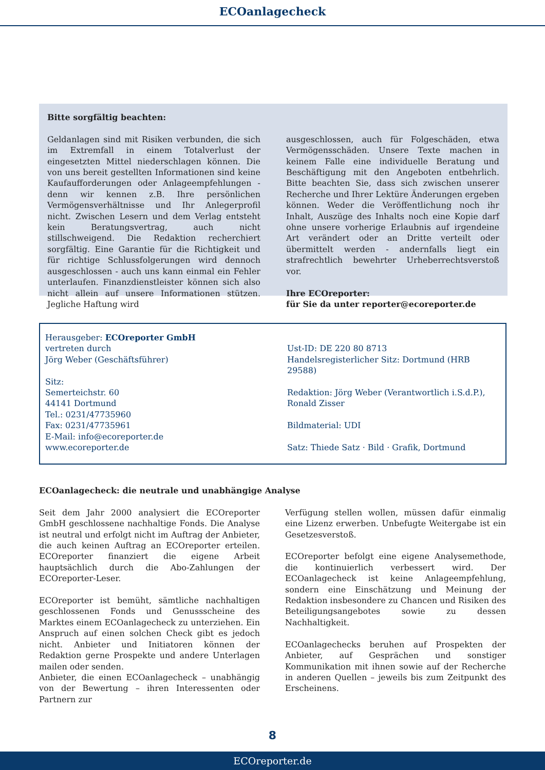ECOanlagecheck
Bitte sorgfältig beachten:
Geldanlagen sind mit Risiken verbunden, die sich im Extremfall in einem Totalverlust der eingesetzten Mittel niederschlagen können. Die von uns bereit gestellten Informationen sind keine Kaufaufforderungen oder Anlageempfehlungen - denn wir kennen z.B. Ihre persönlichen Vermögensverhältnisse und Ihr Anlegerprofil nicht. Zwischen Lesern und dem Verlag entsteht kein Beratungsvertrag, auch nicht stillschweigend. Die Redaktion recherchiert sorgfältig. Eine Garantie für die Richtigkeit und für richtige Schlussfolgerungen wird dennoch ausgeschlossen - auch uns kann einmal ein Fehler unterlaufen. Finanzdienstleister können sich also nicht allein auf unsere Informationen stützen. Jegliche Haftung wird
ausgeschlossen, auch für Folgeschäden, etwa Vermögensschäden. Unsere Texte machen in keinem Falle eine individuelle Beratung und Beschäftigung mit den Angeboten entbehrlich. Bitte beachten Sie, dass sich zwischen unserer Recherche und Ihrer Lektüre Änderungen ergeben können. Weder die Veröffentlichung noch ihr Inhalt, Auszüge des Inhalts noch eine Kopie darf ohne unsere vorherige Erlaubnis auf irgendeine Art verändert oder an Dritte verteilt oder übermittelt werden - andernfalls liegt ein strafrechtlich bewehrter Urheberrechtsverstoß vor.
Ihre ECOreporter:
für Sie da unter reporter@ecoreporter.de
Herausgeber: ECOreporter GmbH
vertreten durch
Jörg Weber (Geschäftsführer)
Sitz:
Semerteichstr. 60
44141 Dortmund
Tel.: 0231/47735960
Fax: 0231/47735961
E-Mail: info@ecoreporter.de
www.ecoreporter.de
Ust-ID: DE 220 80 8713
Handelsregisterlicher Sitz: Dortmund (HRB 29588)
Redaktion: Jörg Weber (Verantwortlich i.S.d.P.),
Ronald Zisser
Bildmaterial: UDI
Satz: Thiede Satz · Bild · Grafik, Dortmund
ECOanlagecheck: die neutrale und unabhängige Analyse
Seit dem Jahr 2000 analysiert die ECOreporter GmbH geschlossene nachhaltige Fonds. Die Analyse ist neutral und erfolgt nicht im Auftrag der Anbieter, die auch keinen Auftrag an ECOreporter erteilen. ECOreporter finanziert die eigene Arbeit hauptsächlich durch die Abo-Zahlungen der ECOreporter-Leser.
ECOreporter ist bemüht, sämtliche nachhaltigen geschlossenen Fonds und Genussscheine des Marktes einem ECOanlagecheck zu unterziehen. Ein Anspruch auf einen solchen Check gibt es jedoch nicht. Anbieter und Initiatoren können der Redaktion gerne Prospekte und andere Unterlagen mailen oder senden.
Anbieter, die einen ECOanlagecheck – unabhängig von der Bewertung – ihren Interessenten oder Partnern zur
Verfügung stellen wollen, müssen dafür einmalig eine Lizenz erwerben. Unbefugte Weitergabe ist ein Gesetzesverstoß.
ECOreporter befolgt eine eigene Analysemethode, die kontinuierlich verbessert wird. Der ECOanlagecheck ist keine Anlageempfehlung, sondern eine Einschätzung und Meinung der Redaktion insbesondere zu Chancen und Risiken des Beteiligungsangebotes sowie zu dessen Nachhaltigkeit.
ECOanlagechecks beruhen auf Prospekten der Anbieter, auf Gesprächen und sonstiger Kommunikation mit ihnen sowie auf der Recherche in anderen Quellen – jeweils bis zum Zeitpunkt des Erscheinens.
8
ECOreporter.de